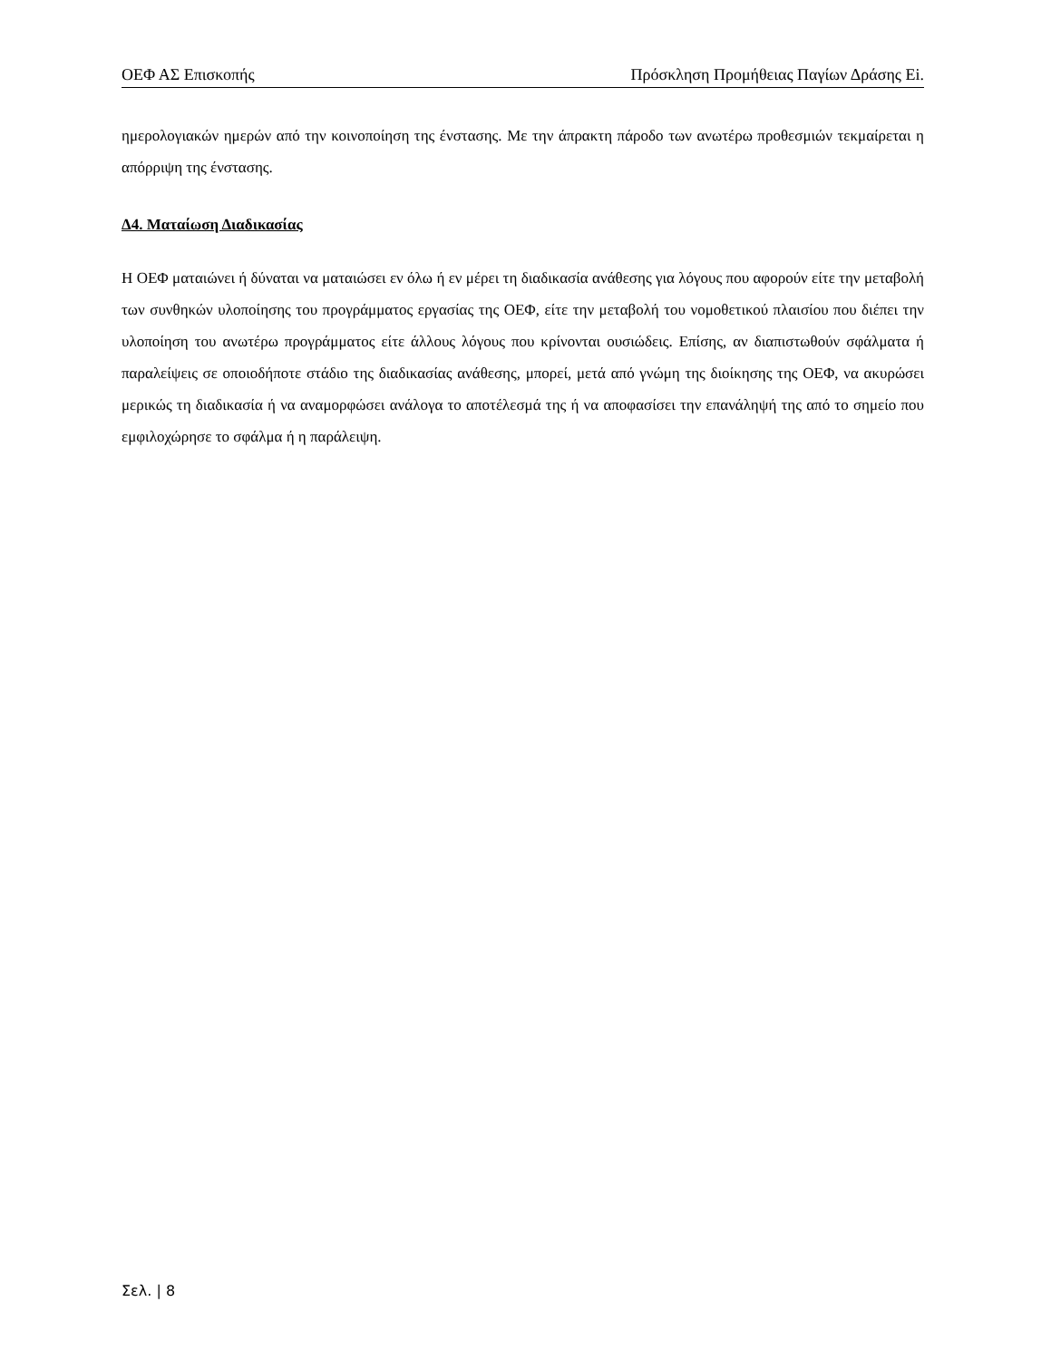ΟΕΦ ΑΣ Επισκοπής Πρόσκληση Προμήθειας Παγίων Δράσης Ei.
ημερολογιακών ημερών από την κοινοποίηση της ένστασης. Με την άπρακτη πάροδο των ανωτέρω προθεσμιών τεκμαίρεται η απόρριψη της ένστασης.
Δ4. Ματαίωση Διαδικασίας
Η ΟΕΦ ματαιώνει ή δύναται να ματαιώσει εν όλω ή εν μέρει τη διαδικασία ανάθεσης για λόγους που αφορούν είτε την μεταβολή των συνθηκών υλοποίησης του προγράμματος εργασίας της ΟΕΦ, είτε την μεταβολή του νομοθετικού πλαισίου που διέπει την υλοποίηση του ανωτέρω προγράμματος είτε άλλους λόγους που κρίνονται ουσιώδεις. Επίσης, αν διαπιστωθούν σφάλματα ή παραλείψεις σε οποιοδήποτε στάδιο της διαδικασίας ανάθεσης, μπορεί, μετά από γνώμη της διοίκησης της ΟΕΦ, να ακυρώσει μερικώς τη διαδικασία ή να αναμορφώσει ανάλογα το αποτέλεσμά της ή να αποφασίσει την επανάληψή της από το σημείο που εμφιλοχώρησε το σφάλμα ή η παράλειψη.
Σελ. | 8